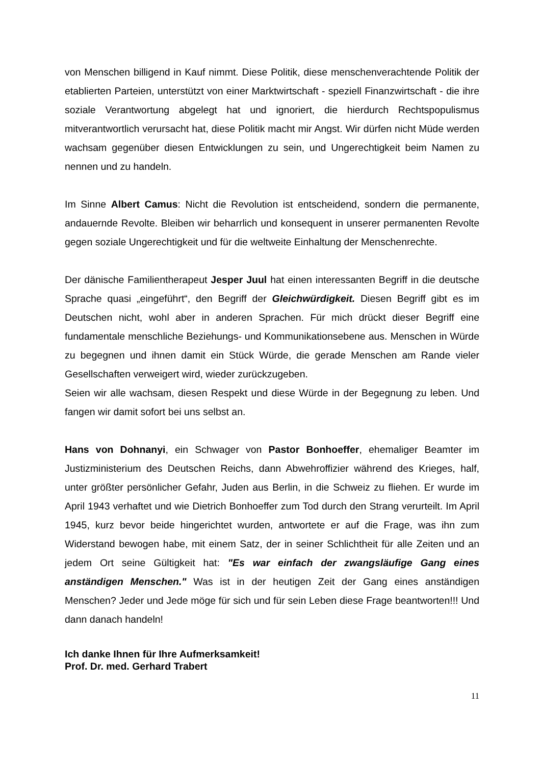von Menschen billigend in Kauf nimmt. Diese Politik, diese menschenverachtende Politik der etablierten Parteien, unterstützt von einer Marktwirtschaft - speziell Finanzwirtschaft - die ihre soziale Verantwortung abgelegt hat und ignoriert, die hierdurch Rechtspopulismus mitverantwortlich verursacht hat, diese Politik macht mir Angst. Wir dürfen nicht Müde werden wachsam gegenüber diesen Entwicklungen zu sein, und Ungerechtigkeit beim Namen zu nennen und zu handeln.
Im Sinne Albert Camus: Nicht die Revolution ist entscheidend, sondern die permanente, andauernde Revolte. Bleiben wir beharrlich und konsequent in unserer permanenten Revolte gegen soziale Ungerechtigkeit und für die weltweite Einhaltung der Menschenrechte.
Der dänische Familientherapeut Jesper Juul hat einen interessanten Begriff in die deutsche Sprache quasi „eingeführt“, den Begriff der Gleichwürdigkeit. Diesen Begriff gibt es im Deutschen nicht, wohl aber in anderen Sprachen. Für mich drückt dieser Begriff eine fundamentale menschliche Beziehungs- und Kommunikationsebene aus. Menschen in Würde zu begegnen und ihnen damit ein Stück Würde, die gerade Menschen am Rande vieler Gesellschaften verweigert wird, wieder zurückzugeben.
Seien wir alle wachsam, diesen Respekt und diese Würde in der Begegnung zu leben. Und fangen wir damit sofort bei uns selbst an.
Hans von Dohnanyi, ein Schwager von Pastor Bonhoeffer, ehemaliger Beamter im Justizministerium des Deutschen Reichs, dann Abwehroffizier während des Krieges, half, unter größter persönlicher Gefahr, Juden aus Berlin, in die Schweiz zu fliehen. Er wurde im April 1943 verhaftet und wie Dietrich Bonhoeffer zum Tod durch den Strang verurteilt. Im April 1945, kurz bevor beide hingerichtet wurden, antwortete er auf die Frage, was ihn zum Widerstand bewogen habe, mit einem Satz, der in seiner Schlichtheit für alle Zeiten und an jedem Ort seine Gültigkeit hat: "Es war einfach der zwangsläufige Gang eines anständigen Menschen." Was ist in der heutigen Zeit der Gang eines anständigen Menschen? Jeder und Jede möge für sich und für sein Leben diese Frage beantworten!!! Und dann danach handeln!
Ich danke Ihnen für Ihre Aufmerksamkeit!
Prof. Dr. med. Gerhard Trabert
11